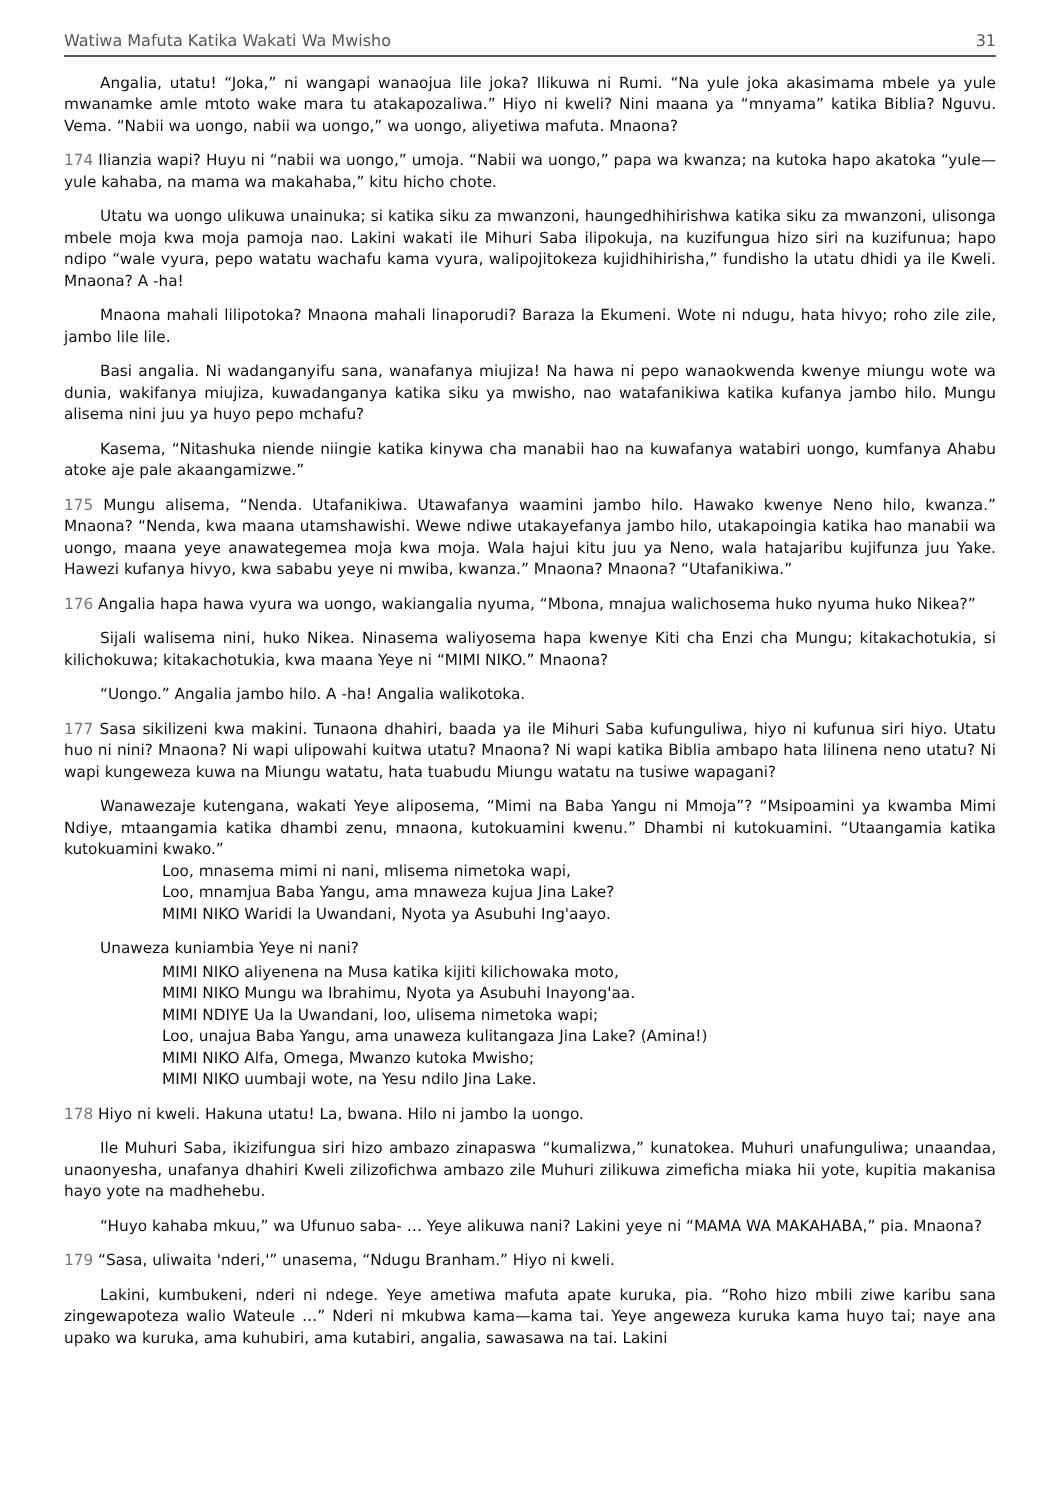Watiwa Mafuta Katika Wakati Wa Mwisho 31
Angalia, utatu! “Joka,” ni wangapi wanaojua lile joka? Ilikuwa ni Rumi. “Na yule joka akasimama mbele ya yule mwanamke amle mtoto wake mara tu atakapozaliwa.” Hiyo ni kweli? Nini maana ya “mnyama” katika Biblia? Nguvu. Vema. “Nabii wa uongo, nabii wa uongo,” wa uongo, aliyetiwa mafuta. Mnaona?
174 Ilianzia wapi? Huyu ni “nabii wa uongo,” umoja. “Nabii wa uongo,” papa wa kwanza; na kutoka hapo akatoka “yule—yule kahaba, na mama wa makahaba,” kitu hicho chote.
Utatu wa uongo ulikuwa unainuka; si katika siku za mwanzoni, haungedhihirishwa katika siku za mwanzoni, ulisonga mbele moja kwa moja pamoja nao. Lakini wakati ile Mihuri Saba ilipokuja, na kuzifungua hizo siri na kuzifunua; hapo ndipo “wale vyura, pepo watatu wachafu kama vyura, walipojitokeza kujidhihirisha,” fundisho la utatu dhidi ya ile Kweli. Mnaona? A -ha!
Mnaona mahali lilipotoka? Mnaona mahali linaporudi? Baraza la Ekumeni. Wote ni ndugu, hata hivyo; roho zile zile, jambo lile lile.
Basi angalia. Ni wadanganyifu sana, wanafanya miujiza! Na hawa ni pepo wanaokwenda kwenye miungu wote wa dunia, wakifanya miujiza, kuwadanganya katika siku ya mwisho, nao watafanikiwa katika kufanya jambo hilo. Mungu alisema nini juu ya huyo pepo mchafu?
Kasema, “Nitashuka niende niingie katika kinywa cha manabii hao na kuwafanya watabiri uongo, kumfanya Ahabu atoke aje pale akaangamizwe.”
175 Mungu alisema, “Nenda. Utafanikiwa. Utawafanya waamini jambo hilo. Hawako kwenye Neno hilo, kwanza.” Mnaona? “Nenda, kwa maana utamshawishi. Wewe ndiwe utakayefanya jambo hilo, utakapoingia katika hao manabii wa uongo, maana yeye anawategemea moja kwa moja. Wala hajui kitu juu ya Neno, wala hatajaribu kujifunza juu Yake. Hawezi kufanya hivyo, kwa sababu yeye ni mwiba, kwanza.” Mnaona? Mnaona? “Utafanikiwa.”
176 Angalia hapa hawa vyura wa uongo, wakiangalia nyuma, “Mbona, mnajua walichosema huko nyuma huko Nikea?”
Sijali walisema nini, huko Nikea. Ninasema waliyosema hapa kwenye Kiti cha Enzi cha Mungu; kitakachotukia, si kilichokuwa; kitakachotukia, kwa maana Yeye ni “MIMI NIKO.” Mnaona?
“Uongo.” Angalia jambo hilo. A -ha! Angalia walikotoka.
177 Sasa sikilizeni kwa makini. Tunaona dhahiri, baada ya ile Mihuri Saba kufunguliwa, hiyo ni kufunua siri hiyo. Utatu huo ni nini? Mnaona? Ni wapi ulipowahi kuitwa utatu? Mnaona? Ni wapi katika Biblia ambapo hata lilinena neno utatu? Ni wapi kungeweza kuwa na Miungu watatu, hata tuabudu Miungu watatu na tusiwe wapagani?
Wanawezaje kutengana, wakati Yeye aliposema, “Mimi na Baba Yangu ni Mmoja”? “Msipoamini ya kwamba Mimi Ndiye, mtaangamia katika dhambi zenu, mnaona, kutokuamini kwenu.” Dhambi ni kutokuamini. “Utaangamia katika kutokuamini kwako.”
Loo, mnasema mimi ni nani, mlisema nimetoka wapi,
Loo, mnamjua Baba Yangu, ama mnaweza kujua Jina Lake?
MIMI NIKO Waridi la Uwandani, Nyota ya Asubuhi Ing'aayo.
Unaweza kuniambia Yeye ni nani?
MIMI NIKO aliyenena na Musa katika kijiti kilichowaka moto,
MIMI NIKO Mungu wa Ibrahimu, Nyota ya Asubuhi Inayong'aa.
MIMI NDIYE Ua la Uwandani, loo, ulisema nimetoka wapi;
Loo, unajua Baba Yangu, ama unaweza kulitangaza Jina Lake? (Amina!)
MIMI NIKO Alfa, Omega, Mwanzo kutoka Mwisho;
MIMI NIKO uumbaji wote, na Yesu ndilo Jina Lake.
178 Hiyo ni kweli. Hakuna utatu! La, bwana. Hilo ni jambo la uongo.
Ile Muhuri Saba, ikizifungua siri hizo ambazo zinapaswa “kumalizwa,” kunatokea. Muhuri unafunguliwa; unaandaa, unaonyesha, unafanya dhahiri Kweli zilizofichwa ambazo zile Muhuri zilikuwa zimeficha miaka hii yote, kupitia makanisa hayo yote na madhehebu.
“Huyo kahaba mkuu,” wa Ufunuo saba- … Yeye alikuwa nani? Lakini yeye ni “MAMA WA MAKAHABA,” pia. Mnaona?
179 “Sasa, uliwaita 'nderi,'” unasema, “Ndugu Branham.” Hiyo ni kweli.
Lakini, kumbukeni, nderi ni ndege. Yeye ametiwa mafuta apate kuruka, pia. “Roho hizo mbili ziwe karibu sana zingewapoteza walio Wateule …” Nderi ni mkubwa kama—kama tai. Yeye angeweza kuruka kama huyo tai; naye ana upako wa kuruka, ama kuhubiri, ama kutabiri, angalia, sawasawa na tai. Lakini